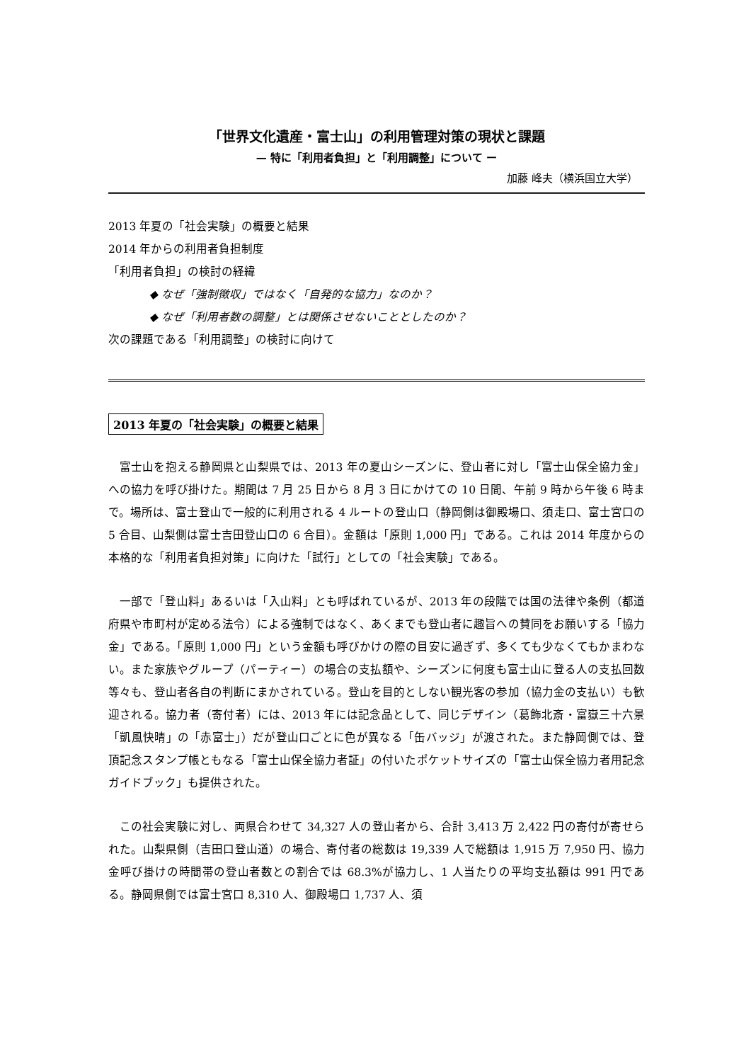「世界文化遺産・富士山」の利用管理対策の現状と課題
— 特に「利用者負担」と「利用調整」について ー
加藤 峰夫（横浜国立大学）
2013 年夏の「社会実験」の概要と結果
2014 年からの利用者負担制度
「利用者負担」の検討の経緯
◆ なぜ「強制徴収」ではなく「自発的な協力」なのか？
◆ なぜ「利用者数の調整」とは関係させないこととしたのか？
次の課題である「利用調整」の検討に向けて
2013 年夏の「社会実験」の概要と結果
富士山を抱える静岡県と山梨県では、2013 年の夏山シーズンに、登山者に対し「富士山保全協力金」への協力を呼び掛けた。期間は 7 月 25 日から 8 月 3 日にかけての 10 日間、午前 9 時から午後 6 時まで。場所は、富士登山で一般的に利用される 4 ルートの登山口（静岡側は御殿場口、須走口、富士宮口の 5 合目、山梨側は富士吉田登山口の 6 合目）。金額は「原則 1,000 円」である。これは 2014 年度からの本格的な「利用者負担対策」に向けた「試行」としての「社会実験」である。
一部で「登山料」あるいは「入山料」とも呼ばれているが、2013 年の段階では国の法律や条例（都道府県や市町村が定める法令）による強制ではなく、あくまでも登山者に趣旨への賛同をお願いする「協力金」である。「原則 1,000 円」という金額も呼びかけの際の目安に過ぎず、多くても少なくてもかまわない。また家族やグループ（パーティー）の場合の支払額や、シーズンに何度も富士山に登る人の支払回数等々も、登山者各自の判断にまかされている。登山を目的としない観光客の参加（協力金の支払い）も歓迎される。協力者（寄付者）には、2013 年には記念品として、同じデザイン（葛飾北斎・富嶽三十六景「凱風快晴」の「赤富士」）だが登山口ごとに色が異なる「缶バッジ」が渡された。また静岡側では、登頂記念スタンプ帳ともなる「富士山保全協力者証」の付いたポケットサイズの「富士山保全協力者用記念ガイドブック」も提供された。
この社会実験に対し、両県合わせて 34,327 人の登山者から、合計 3,413 万 2,422 円の寄付が寄せられた。山梨県側（吉田口登山道）の場合、寄付者の総数は 19,339 人で総額は 1,915 万 7,950 円、協力金呼び掛けの時間帯の登山者数との割合では 68.3%が協力し、1 人当たりの平均支払額は 991 円である。静岡県側では富士宮口 8,310 人、御殿場口 1,737 人、須